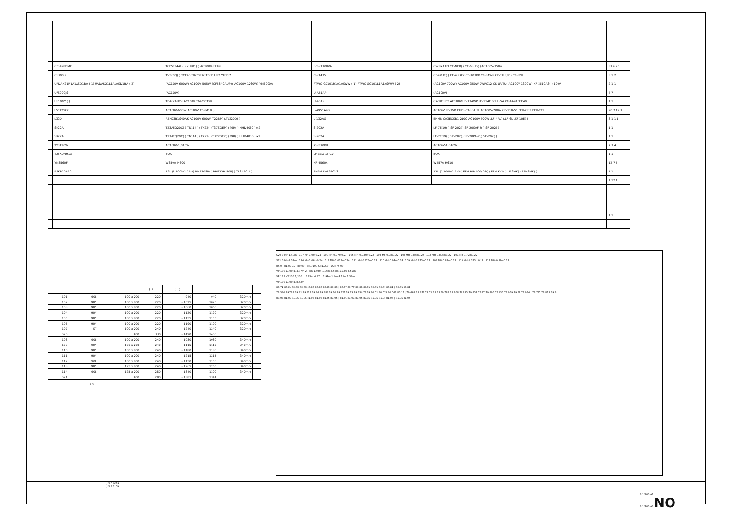| | CFS498BMC | TCF5534AU( ) YH701( ) AC100V-311w | BC-P110HVA | CW PA11FLCE-NEB( ) CF-63HS( ) AC100V-350w | 31 6 25 |
| | CS300B | TV560Q( ) TCF40 T82CR32 T56PH ×2 YH117 | C-P143S | CF-60UE( ) CF-43DCK CF-103BB CF-8AWP CF-51U(85) CF-32H | 3 1 2 |
| | UADAK21R1A1ASD1BA ( 1) UADAK21L1A1ASD1BA ( 2) | (AC100V 600W) AC100V 505W TCF5840AUPR( AC100V 1260W) YM6090A | PTWC-GC101R1A1ASWW ( 1) PTWC-GC101L1A1ASWW ( 2) | (AC100V 700W) AC100V 350W CWPC12-CK-UR-TU( AC100V 1300W) KF-3610AS( ) 100V | 2 1 1 |
| | UFS900JS | (AC100V) | U-A51AP | (AC100V) | 7 7 |
| | U310GY ( ) | TEA62ADYR AC100V T64CP T9R | U-401R | CK-100SET AC100V UF-13AWP UF-114E ×2 H-54 KF-AA910CE40 | 1 1 |
| | LSE125CC | AC100V-600W AC100V T6PM18( ) | L-A951A2G | AC100V LF-3VK EHPS-CA3S4 3L AC100V-700W CF-110-51 EFH-CB3 EFH-FT1 | 20 7 12 1 |
| | L30D | REH03B1S40AK AC100V-600W ,T22BP( ),TL220D( ) | L-132AG | EHMN-CA3ECSB1-210C AC100V-700W ,LF-4PA( ),LF-6L ,SF-10E( ) | 3 1 1 1 |
| | SK22A | T23AEQ20C( ) TN114( ) TK22( ) T37SGEP( ) T9R( ) HHD4060( )x2 | S-202A | LF-7E-19( ) SF-202( ) SF-20SAF-P( ) SF-202( ) | 1 1 |
| | SK22A | T23AEQ20C( ) TN114( ) TK22( ) T37PGEP( ) T9R( ) HHD4060( )x2 | S-202A | LF-7E-19( ) SF-202( ) SF-20PA-P( ) SF-202( ) | 1 1 |
| | TYC420W | AC100V-1,015W | KS-570BH | AC100V-1,040W | 7 3 4 |
| | T28KUNH13 | BOX | LF-33G-13-CV | BOX | 1 1 |
| | YM8560F | W850× H600 | KF-4560A | W457× H610 | 12 7 5 |
| | REKB12A12 | 12L (1 100V:1.1kW) RHE708R( ) RHE22H-50N( ) TL347CU( ) | EHPM-KA12ECV3 | 12L (1 100V:1.1kW) EFH-HB(400)-2P( ) EFH-KK1( ) LF-3VK( ) EFH6MK( ) | 1 1 |
| | | | | | 1 12 1 |
| | | | | | 1 1 |
| | | | | ( ±) | ( ±) | | | |
| --- | --- | --- | --- | --- | --- | --- | --- | --- |
| 101 | | 90L | 100 x 200 | 220 | - 940 | 940 | 320mm | |
| 102 | | 90Y | 100 x 200 | 220 | - 1025 | 1025 | 320mm | |
| 103 | | 90Y | 100 x 200 | 220 | - 1060 | 1060 | 320mm | |
| 104 | | 90Y | 100 x 200 | 220 | - 1120 | 1120 | 320mm | |
| 105 | | 90Y | 100 x 200 | 220 | - 1155 | 1155 | 320mm | |
| 106 | | 90Y | 100 x 200 | 220 | - 1190 | 1190 | 320mm | |
| 107 | | ST | 100 x 200 | 240 | - 1240 | 1240 | 320mm | |
| S20 | | | 600 | 330 | - 1490 | 1400 | | |
| 108 | | 90L | 100 x 200 | 240 | - 1080 | 1080 | 340mm | |
| 109 | | 90Y | 100 x 200 | 240 | - 1115 | 1115 | 340mm | |
| 110 | | 90Y | 100 x 200 | 240 | - 1180 | 1180 | 340mm | |
| 111 | | 90Y | 100 x 200 | 240 | - 1215 | 1215 | 340mm | |
| 112 | | 90L | 100 x 200 | 240 | - 1150 | 1150 | 340mm | |
| 113 | | 90Y | 125 x 200 | 240 | - 1265 | 1265 | 340mm | |
| 114 | | 90L | 125 x 200 | 280 | - 1340 | 1300 | 340mm | |
| S21 | | | 600 | 280 | - 1381 | 1341 | | |
±0
S20 0 MH-1.40m 107 MH-1.0m0.24 106 MH-0.97m0.22 105 MH-0.935m0.22 104 MH-0.9m0.22 103 MH-0.84m0.22 102 MH-0.805m0.22 101 MH-0.72m0.22
S21 0 MH-1.34m 114 MH-1.06m0.24 113 MH-1.025m0.24 111 MH-0.975m0.24 110 MH-0.94m0.24 109 MH-0.875m0.24 108 MH-0.84m0.24 113 MH-1.025m0.24 112 MH-0.91m0.24
85.0 81.05 GL 80.00 S=1/100 S=1/200 DL=75.00
VP 100 1/100 :L 4.87m 2.73m 1.49m 1.06m 3.58m 1.72m 4.52m
VP 125 VP 100 1/100 :L 3.85m 4.87m 2.94m 1.4m 4.11m 1.58m
VP 100 1/100 :L 8.42m
80.72 80.81 80.83 80.83 80.83 80.83 80.83 80.83 | 80.77 80.77 80.81 80.81 80.81 80.81 80.81 | 80.81 80.81
79.560 79.795 79.81 79.835 79.86 79.882 79.90 79.921 79.93 79.954 79.99 80.01 80.025 80.062 80.11 | 79.669 79.679 79.71 79.73 79.785 79.808 79.835 79.857 79.87 79.896 79.935 79.959 79.97 79.994 | 79.785 79.813 79.9
80.98 81.05 81.05 81.05 81.05 81.05 81.05 81.05 | 81.01 81.01 81.05 81.05 81.05 81.05 81.05 | 81.05 81.05
JIS C 9219
JIS S 2109
S 1/100 A1
S 1/200 A3 NO